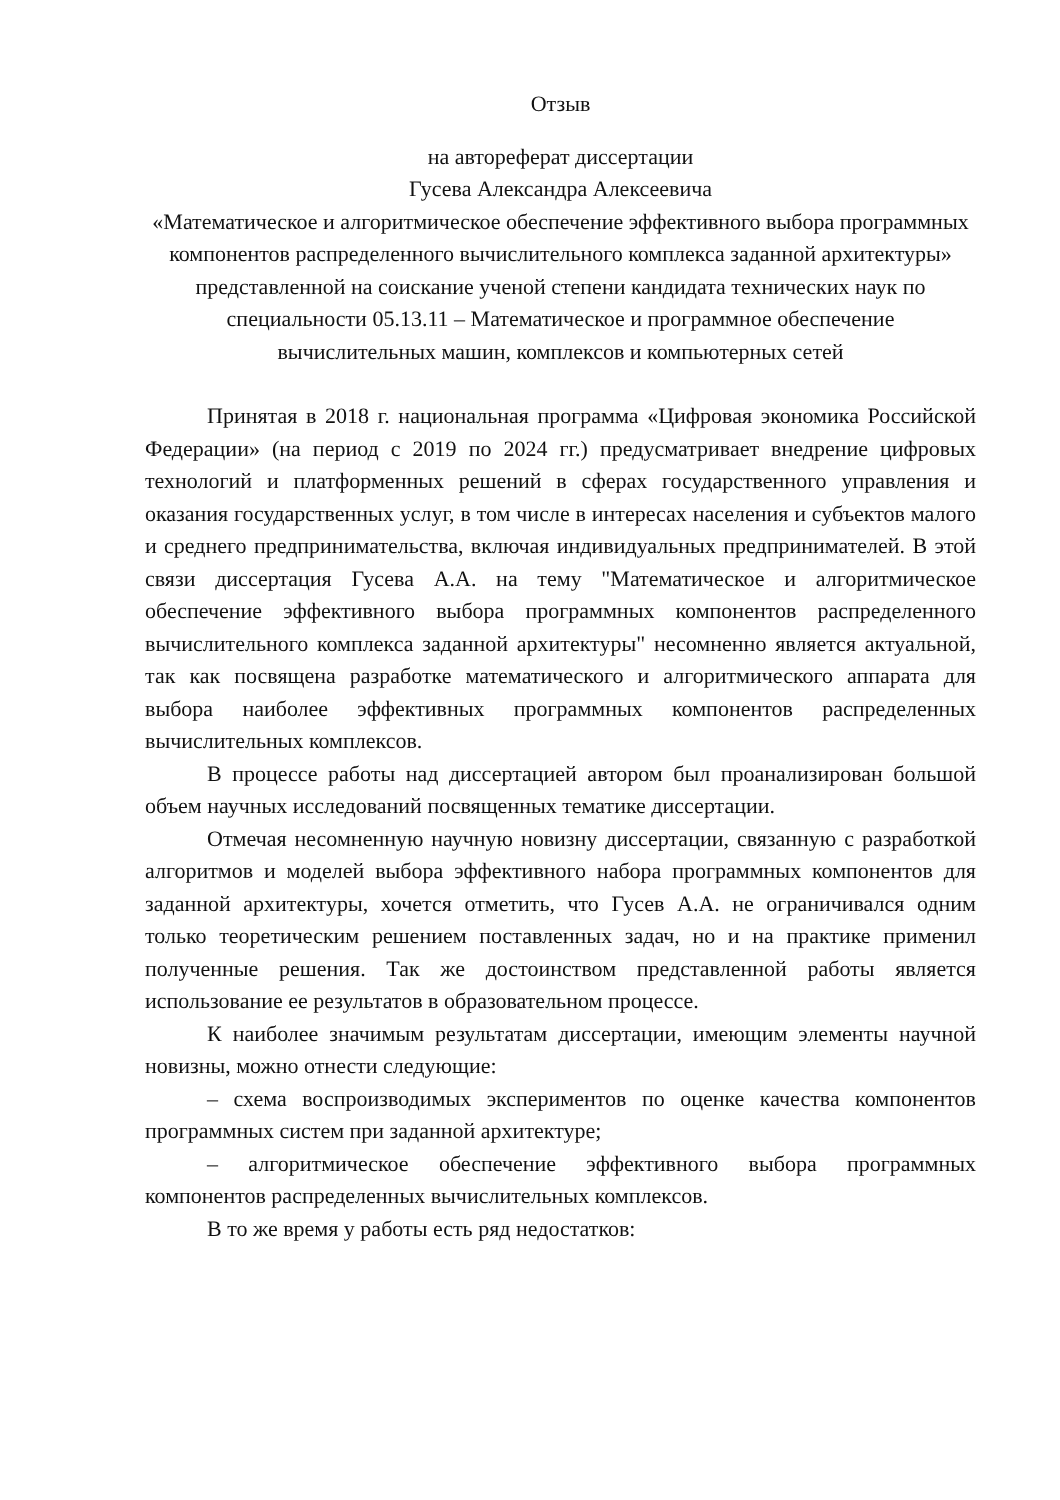Отзыв
на автореферат диссертации
Гусева Александра Алексеевича
«Математическое и алгоритмическое обеспечение эффективного выбора программных компонентов распределенного вычислительного комплекса заданной архитектуры»
представленной на соискание ученой степени кандидата технических наук по специальности 05.13.11 – Математическое и программное обеспечение вычислительных машин, комплексов и компьютерных сетей
Принятая в 2018 г. национальная программа «Цифровая экономика Российской Федерации» (на период с 2019 по 2024 гг.) предусматривает внедрение цифровых технологий и платформенных решений в сферах государственного управления и оказания государственных услуг, в том числе в интересах населения и субъектов малого и среднего предпринимательства, включая индивидуальных предпринимателей. В этой связи диссертация Гусева А.А. на тему "Математическое и алгоритмическое обеспечение эффективного выбора программных компонентов распределенного вычислительного комплекса заданной архитектуры" несомненно является актуальной, так как посвящена разработке математического и алгоритмического аппарата для выбора наиболее эффективных программных компонентов распределенных вычислительных комплексов.
В процессе работы над диссертацией автором был проанализирован большой объем научных исследований посвященных тематике диссертации.
Отмечая несомненную научную новизну диссертации, связанную с разработкой алгоритмов и моделей выбора эффективного набора программных компонентов для заданной архитектуры, хочется отметить, что Гусев А.А. не ограничивался одним только теоретическим решением поставленных задач, но и на практике применил полученные решения. Так же достоинством представленной работы является использование ее результатов в образовательном процессе.
К наиболее значимым результатам диссертации, имеющим элементы научной новизны, можно отнести следующие:
– схема воспроизводимых экспериментов по оценке качества компонентов программных систем при заданной архитектуре;
– алгоритмическое обеспечение эффективного выбора программных компонентов распределенных вычислительных комплексов.
В то же время у работы есть ряд недостатков: